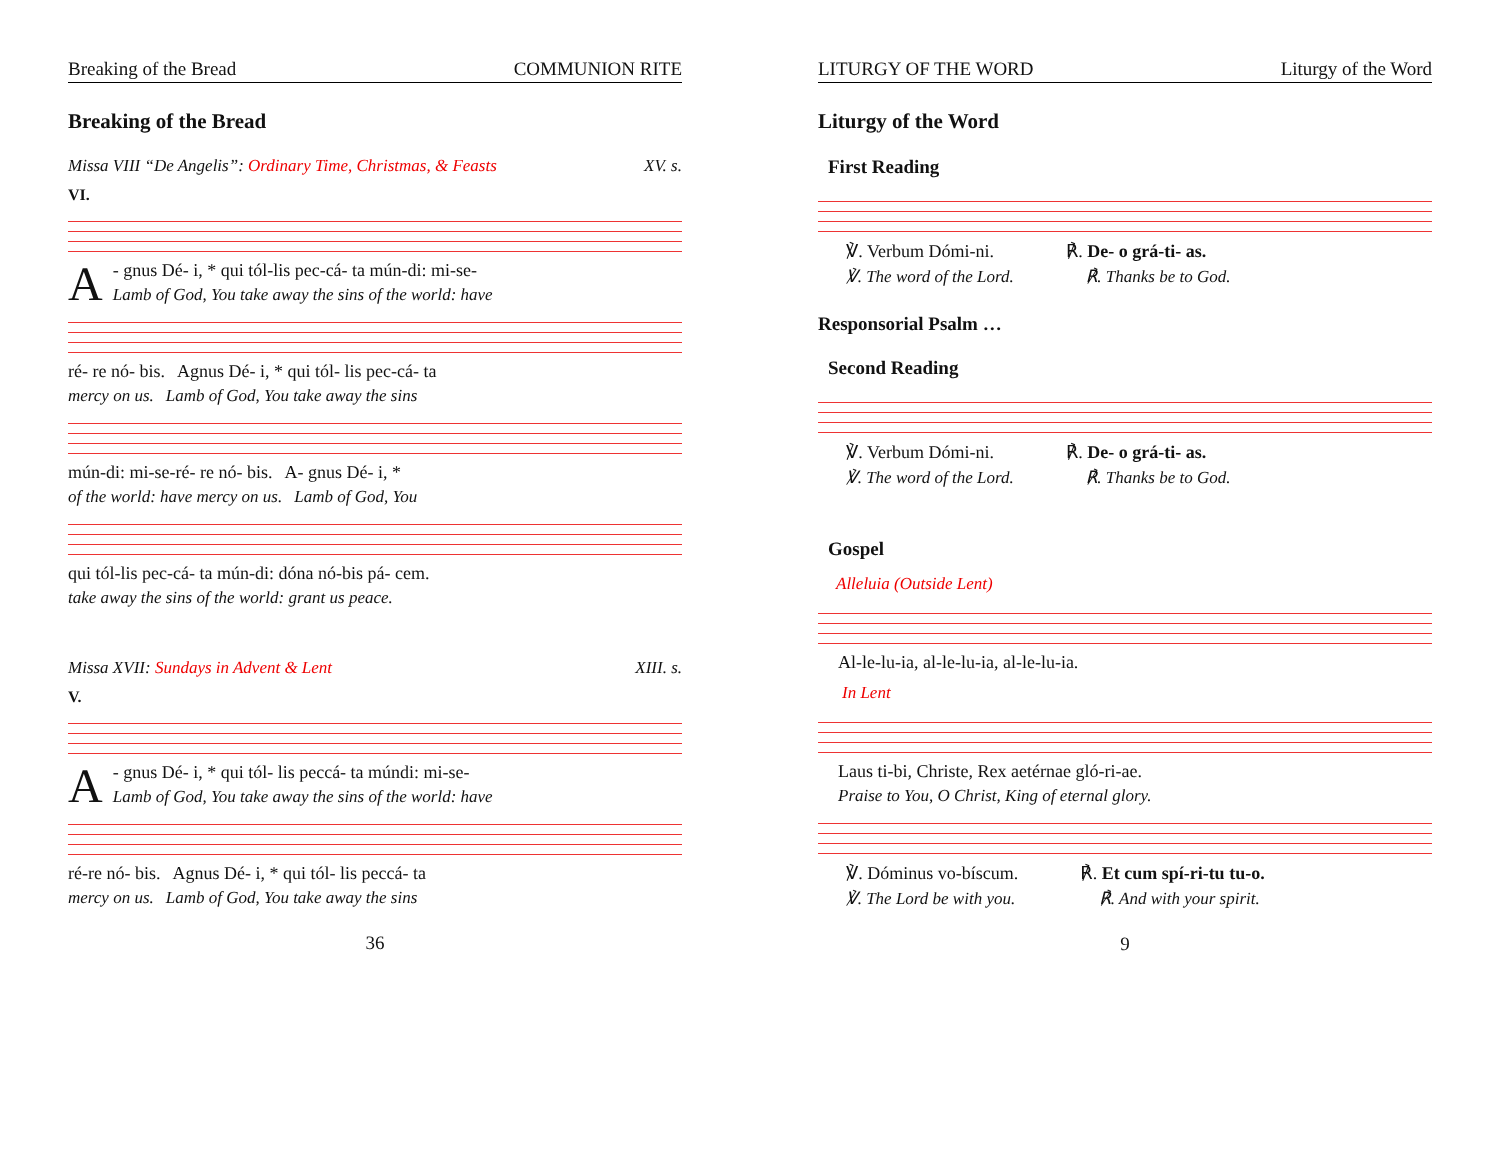Breaking of the Bread COMMUNION RITE
Breaking of the Bread
Missa VIII “De Angelis”: Ordinary Time, Christmas, & Feasts XV. s.
VI.
A
- gnus Dé- i, * qui tól-lis pec-cá- ta mún-di: mi-se-
Lamb of God, You take away the sins of the world: have
ré- re nó- bis. Agnus Dé- i, * qui tól- lis pec-cá- ta
mercy on us. Lamb of God, You take away the sins
mún-di: mi-se-ré- re nó- bis. A- gnus Dé- i, *
of the world: have mercy on us. Lamb of God, You
qui tól-lis pec-cá- ta mún-di: dóna nó-bis pá- cem.
take away the sins of the world: grant us peace.
Missa XVII: Sundays in Advent & Lent XIII. s.
V.
A
- gnus Dé- i, * qui tól- lis peccá- ta múndi: mi-se-
Lamb of God, You take away the sins of the world: have
ré-re nó- bis. Agnus Dé- i, * qui tól- lis peccá- ta
mercy on us. Lamb of God, You take away the sins
36
LITURGY OF THE WORD Liturgy of the Word
Liturgy of the Word
First Reading
℣. Verbum Dómi-ni. ℟. De- o grá-ti- as.
℣. The word of the Lord. ℟. Thanks be to God.
Responsorial Psalm …
Second Reading
℣. Verbum Dómi-ni. ℟. De- o grá-ti- as.
℣. The word of the Lord. ℟. Thanks be to God.
Gospel
Alleluia (Outside Lent)
Al-le-lu-ia, al-le-lu-ia, al-le-lu-ia.
In Lent
Laus ti-bi, Christe, Rex aetérnae gló-ri-ae.
Praise to You, O Christ, King of eternal glory.
℣. Dóminus vo-bíscum. ℟. Et cum spí-ri-tu tu-o.
℣. The Lord be with you. ℟. And with your spirit.
9